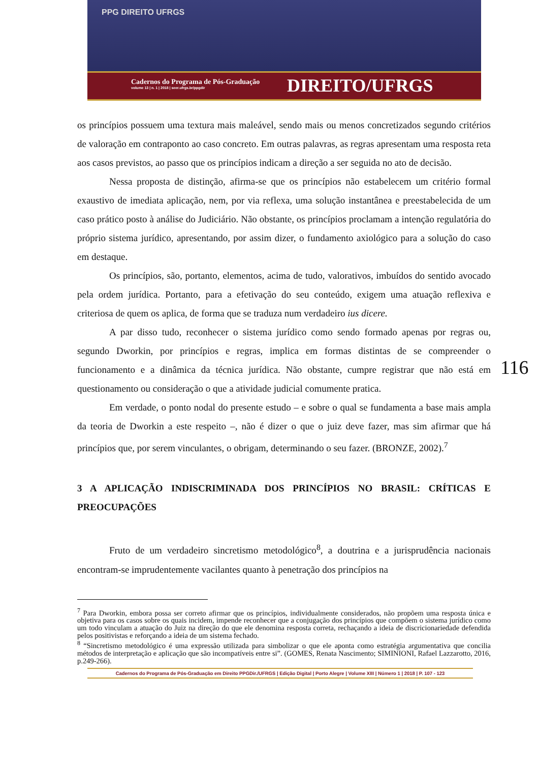PPG DIREITO UFRGS
Cadernos do Programa de Pós-Graduação
volume 13 | n. 1 | 2018 | seer.ufrgs.br/ppgdir
DIREITO/UFRGS
116
os princípios possuem uma textura mais maleável, sendo mais ou menos concretizados segundo critérios de valoração em contraponto ao caso concreto. Em outras palavras, as regras apresentam uma resposta reta aos casos previstos, ao passo que os princípios indicam a direção a ser seguida no ato de decisão.
Nessa proposta de distinção, afirma-se que os princípios não estabelecem um critério formal exaustivo de imediata aplicação, nem, por via reflexa, uma solução instantânea e preestabelecida de um caso prático posto à análise do Judiciário. Não obstante, os princípios proclamam a intenção regulatória do próprio sistema jurídico, apresentando, por assim dizer, o fundamento axiológico para a solução do caso em destaque.
Os princípios, são, portanto, elementos, acima de tudo, valorativos, imbuídos do sentido avocado pela ordem jurídica. Portanto, para a efetivação do seu conteúdo, exigem uma atuação reflexiva e criteriosa de quem os aplica, de forma que se traduza num verdadeiro ius dicere.
A par disso tudo, reconhecer o sistema jurídico como sendo formado apenas por regras ou, segundo Dworkin, por princípios e regras, implica em formas distintas de se compreender o funcionamento e a dinâmica da técnica jurídica. Não obstante, cumpre registrar que não está em questionamento ou consideração o que a atividade judicial comumente pratica.
Em verdade, o ponto nodal do presente estudo – e sobre o qual se fundamenta a base mais ampla da teoria de Dworkin a este respeito –, não é dizer o que o juiz deve fazer, mas sim afirmar que há princípios que, por serem vinculantes, o obrigam, determinando o seu fazer. (BRONZE, 2002).<sup>7</sup>
3 A APLICAÇÃO INDISCRIMINADA DOS PRINCÍPIOS NO BRASIL: CRÍTICAS E PREOCUPAÇÕES
Fruto de um verdadeiro sincretismo metodológico<sup>8</sup>, a doutrina e a jurisprudência nacionais encontram-se imprudentemente vacilantes quanto à penetração dos princípios na
<sup>7</sup> Para Dworkin, embora possa ser correto afirmar que os princípios, individualmente considerados, não propõem uma resposta única e objetiva para os casos sobre os quais incidem, impende reconhecer que a conjugação dos princípios que compõem o sistema jurídico como um todo vinculam a atuação do Juiz na direção do que ele denomina resposta correta, rechaçando a ideia de discricionariedade defendida pelos positivistas e reforçando a ideia de um sistema fechado.
<sup>8</sup> “Sincretismo metodológico é uma expressão utilizada para simbolizar o que ele aponta como estratégia argumentativa que concilia métodos de interpretação e aplicação que são incompatíveis entre si”. (GOMES, Renata Nascimento; SIMINIONI, Rafael Lazzarotto, 2016, p.249-266).
Cadernos do Programa de Pós-Graduação em Direito PPGDir./UFRGS | Edição Digital | Porto Alegre | Volume XIII | Número 1 | 2018 | P. 107 - 123